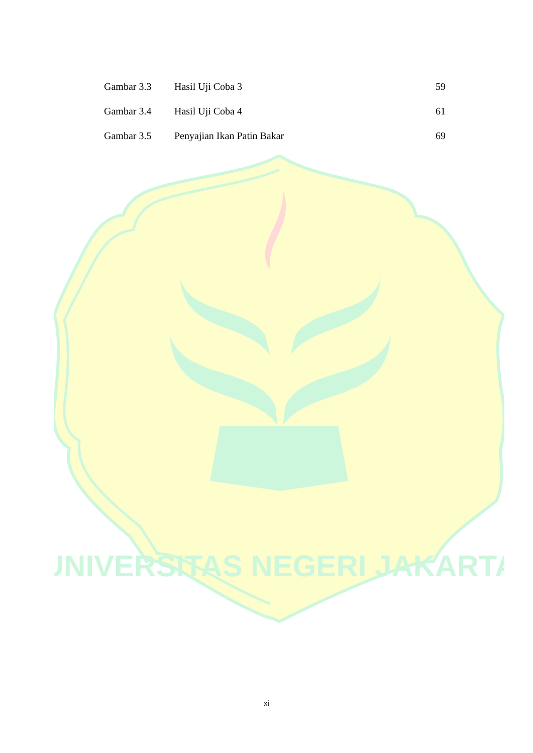UNIVERSITAS NEGERI JAKARTA
| Gambar 3.3 | Hasil Uji Coba 3 | 59 |
| Gambar 3.4 | Hasil Uji Coba 4 | 61 |
| Gambar 3.5 | Penyajian Ikan Patin Bakar | 69 |
xi